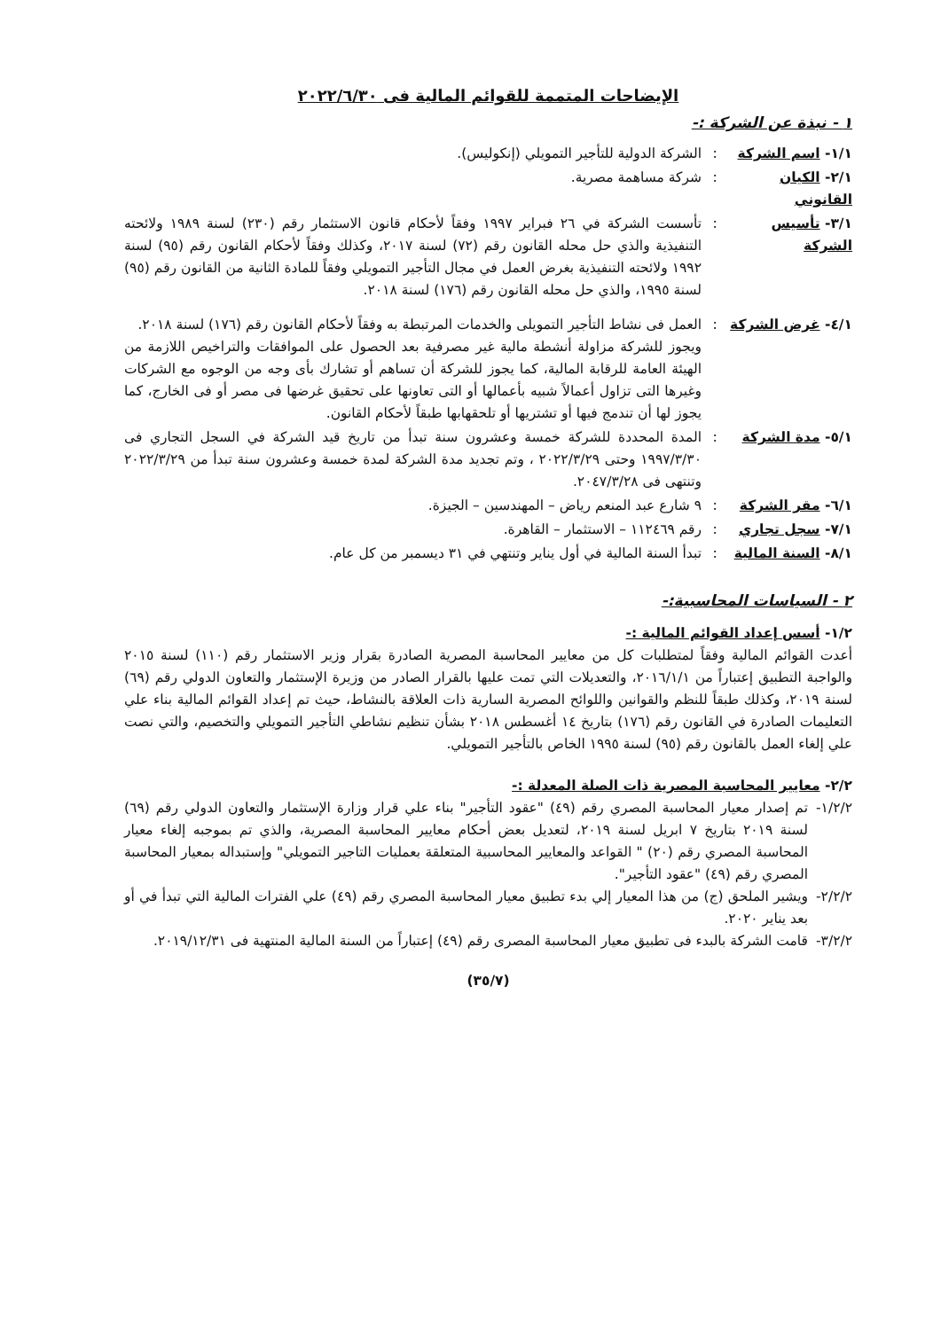الإيضاحات المتممة للقوائم المالية فى ٢٠٢٢/٦/٣٠
١ - نبذة عن الشركة :-
١/١- اسم الشركة : الشركة الدولية للتأجير التمويلي (إنكوليس).
٢/١- الكيان القانوني
: شركة مساهمة مصرية.
٣/١- تأسيس الشركة
: تأسست الشركة في ٢٦ فبراير ١٩٩٧ وفقاً لأحكام قانون الاستثمار رقم (٢٣٠) لسنة ١٩٨٩ ولائحته التنفيذية والذي حل محله القانون رقم (٧٢) لسنة ٢٠١٧، وكذلك وفقاً لأحكام القانون رقم (٩٥) لسنة ١٩٩٢ ولائحته التنفيذية بغرض العمل في مجال التأجير التمويلي وفقاً للمادة الثانية من القانون رقم (٩٥) لسنة ١٩٩٥، والذي حل محله القانون رقم (١٧٦) لسنة ٢٠١٨.
٤/١- غرض الشركة : العمل فى نشاط التأجير التمويلى والخدمات المرتبطة به وفقاً لأحكام القانون رقم (١٧٦) لسنة ٢٠١٨.
ويجوز للشركة مزاولة أنشطة مالية غير مصرفية بعد الحصول على الموافقات والتراخيص اللازمة من الهيئة العامة للرقابة المالية، كما يجوز للشركة أن تساهم أو تشارك بأى وجه من الوجوه مع الشركات وغيرها التى تزاول أعمالاً شبيه بأعمالها أو التى تعاونها على تحقيق غرضها فى مصر أو فى الخارج، كما يجوز لها أن تندمج فيها أو تشتريها أو تلحقهابها طبقاً لأحكام القانون.
٥/١- مدة الشركة : المدة المحددة للشركة خمسة وعشرون سنة تبدأ من تاريخ قيد الشركة في السجل التجاري فى ١٩٩٧/٣/٣٠ وحتى ٢٠٢٢/٣/٢٩ ، وتم تجديد مدة الشركة لمدة خمسة وعشرون سنة تبدأ من ٢٠٢٢/٣/٢٩ وتنتهى فى ٢٠٤٧/٣/٢٨.
٦/١- مقر الشركة : ٩ شارع عبد المنعم رياض – المهندسين – الجيزة.
٧/١- سجل تجاري : رقم ١١٢٤٦٩ – الاستثمار – القاهرة.
٨/١- السنة المالية
: تبدأ السنة المالية في أول يناير وتنتهي في ٣١ ديسمبر من كل عام.
٢ - السياسات المحاسبية:-
١/٢- أسس إعداد القوائم المالية :-
أعدت القوائم المالية وفقاً لمتطلبات كل من معايير المحاسبة المصرية الصادرة بقرار وزير الاستثمار رقم (١١٠) لسنة ٢٠١٥ والواجبة التطبيق إعتباراً من ٢٠١٦/١/١، والتعديلات التي تمت عليها بالقرار الصادر من وزيرة الإستثمار والتعاون الدولي رقم (٦٩) لسنة ٢٠١٩، وكذلك طبقاً للنظم والقوانين واللوائح المصرية السارية ذات العلاقة بالنشاط، حيث تم إعداد القوائم المالية بناء علي التعليمات الصادرة في القانون رقم (١٧٦) بتاريخ ١٤ أغسطس ٢٠١٨ بشأن تنظيم نشاطي التأجير التمويلي والتخصيم، والتي نصت علي إلغاء العمل بالقانون رقم (٩٥) لسنة ١٩٩٥ الخاص بالتأجير التمويلي.
٢/٢- معايير المحاسبة المصرية ذات الصلة المعدلة :-
١/٢/٢-
تم إصدار معيار المحاسبة المصري رقم (٤٩) "عقود التأجير" بناء علي قرار وزارة الإستثمار والتعاون الدولي رقم (٦٩) لسنة ٢٠١٩ بتاريخ ٧ ابريل لسنة ٢٠١٩، لتعديل بعض أحكام معايير المحاسبة المصرية، والذي تم بموجبه إلغاء معيار المحاسبة المصري رقم (٢٠) " القواعد والمعايير المحاسبية المتعلقة بعمليات التاجير التمويلي" وإستبداله بمعيار المحاسبة المصري رقم (٤٩) "عقود التأجير".
٢/٢/٢-
ويشير الملحق (ج) من هذا المعيار إلي بدء تطبيق معيار المحاسبة المصري رقم (٤٩) علي الفترات المالية التي تبدأ في أو بعد يناير ٢٠٢٠.
٣/٢/٢-
قامت الشركة بالبدء فى تطبيق معيار المحاسبة المصرى رقم (٤٩) إعتباراً من السنة المالية المنتهية فى ٢٠١٩/١٢/٣١.
(٣٥/٧)